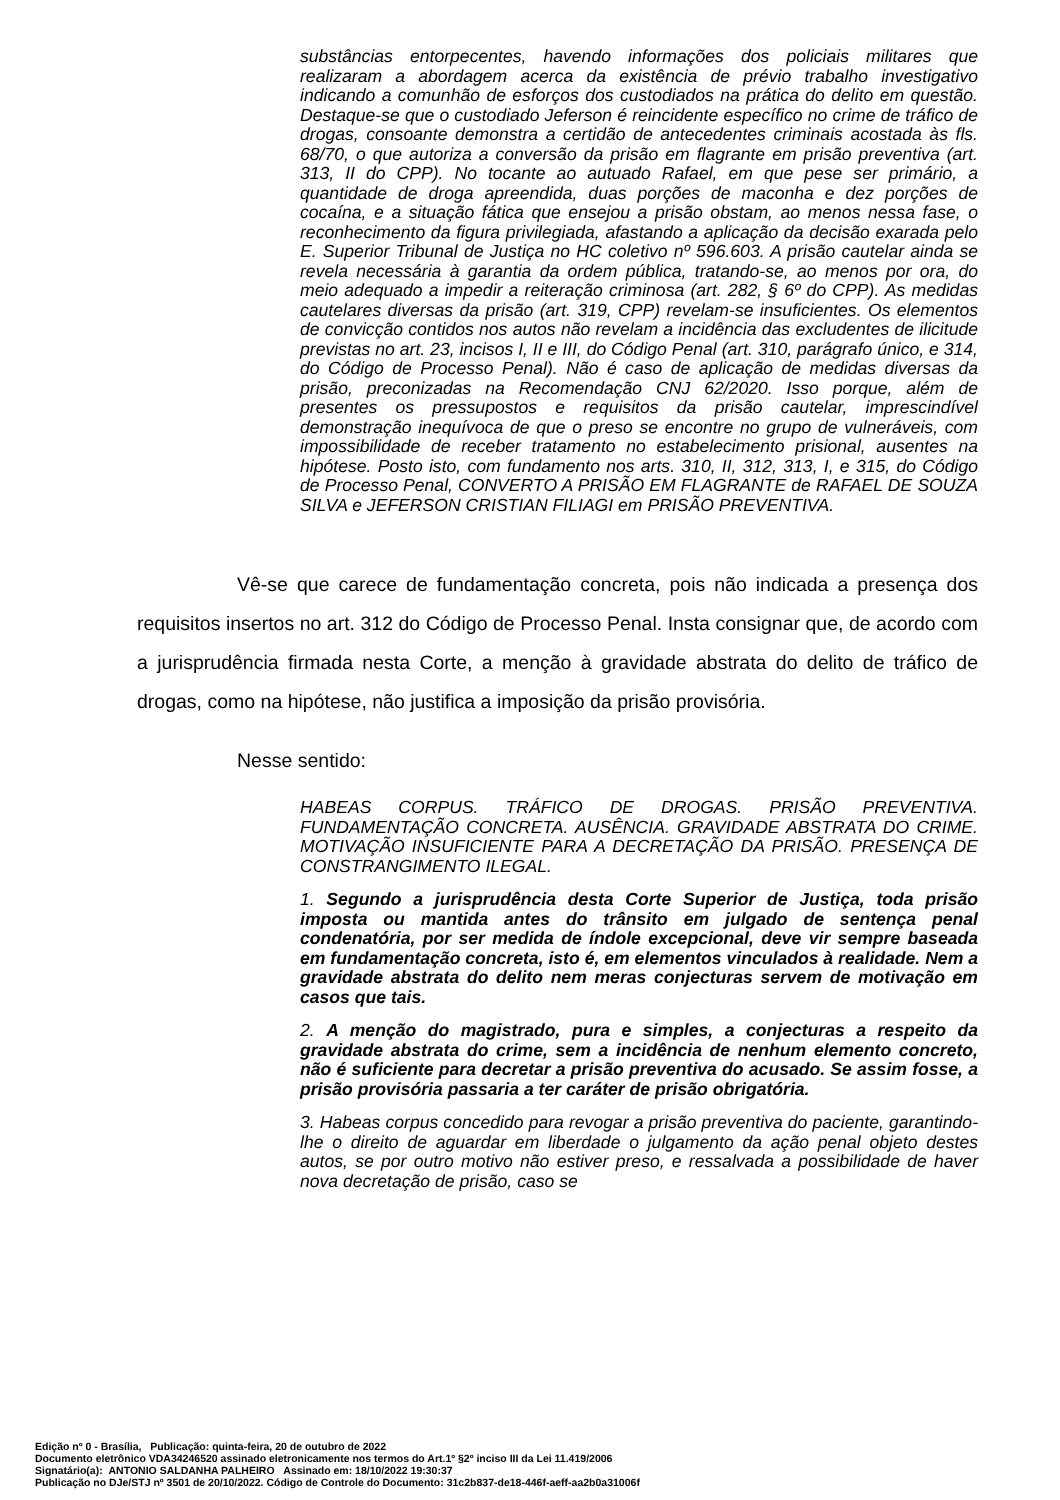substâncias entorpecentes, havendo informações dos policiais militares que realizaram a abordagem acerca da existência de prévio trabalho investigativo indicando a comunhão de esforços dos custodiados na prática do delito em questão. Destaque-se que o custodiado Jeferson é reincidente específico no crime de tráfico de drogas, consoante demonstra a certidão de antecedentes criminais acostada às fls. 68/70, o que autoriza a conversão da prisão em flagrante em prisão preventiva (art. 313, II do CPP). No tocante ao autuado Rafael, em que pese ser primário, a quantidade de droga apreendida, duas porções de maconha e dez porções de cocaína, e a situação fática que ensejou a prisão obstam, ao menos nessa fase, o reconhecimento da figura privilegiada, afastando a aplicação da decisão exarada pelo E. Superior Tribunal de Justiça no HC coletivo nº 596.603. A prisão cautelar ainda se revela necessária à garantia da ordem pública, tratando-se, ao menos por ora, do meio adequado a impedir a reiteração criminosa (art. 282, § 6º do CPP). As medidas cautelares diversas da prisão (art. 319, CPP) revelam-se insuficientes. Os elementos de convicção contidos nos autos não revelam a incidência das excludentes de ilicitude previstas no art. 23, incisos I, II e III, do Código Penal (art. 310, parágrafo único, e 314, do Código de Processo Penal). Não é caso de aplicação de medidas diversas da prisão, preconizadas na Recomendação CNJ 62/2020. Isso porque, além de presentes os pressupostos e requisitos da prisão cautelar, imprescindível demonstração inequívoca de que o preso se encontre no grupo de vulneráveis, com impossibilidade de receber tratamento no estabelecimento prisional, ausentes na hipótese. Posto isto, com fundamento nos arts. 310, II, 312, 313, I, e 315, do Código de Processo Penal, CONVERTO A PRISÃO EM FLAGRANTE de RAFAEL DE SOUZA SILVA e JEFERSON CRISTIAN FILIAGI em PRISÃO PREVENTIVA.
Vê-se que carece de fundamentação concreta, pois não indicada a presença dos requisitos insertos no art. 312 do Código de Processo Penal. Insta consignar que, de acordo com a jurisprudência firmada nesta Corte, a menção à gravidade abstrata do delito de tráfico de drogas, como na hipótese, não justifica a imposição da prisão provisória.
Nesse sentido:
HABEAS CORPUS. TRÁFICO DE DROGAS. PRISÃO PREVENTIVA. FUNDAMENTAÇÃO CONCRETA. AUSÊNCIA. GRAVIDADE ABSTRATA DO CRIME. MOTIVAÇÃO INSUFICIENTE PARA A DECRETAÇÃO DA PRISÃO. PRESENÇA DE CONSTRANGIMENTO ILEGAL.
1. Segundo a jurisprudência desta Corte Superior de Justiça, toda prisão imposta ou mantida antes do trânsito em julgado de sentença penal condenatória, por ser medida de índole excepcional, deve vir sempre baseada em fundamentação concreta, isto é, em elementos vinculados à realidade. Nem a gravidade abstrata do delito nem meras conjecturas servem de motivação em casos que tais.
2. A menção do magistrado, pura e simples, a conjecturas a respeito da gravidade abstrata do crime, sem a incidência de nenhum elemento concreto, não é suficiente para decretar a prisão preventiva do acusado. Se assim fosse, a prisão provisória passaria a ter caráter de prisão obrigatória.
3. Habeas corpus concedido para revogar a prisão preventiva do paciente, garantindo-lhe o direito de aguardar em liberdade o julgamento da ação penal objeto destes autos, se por outro motivo não estiver preso, e ressalvada a possibilidade de haver nova decretação de prisão, caso se
Edição nº 0 - Brasília, Publicação: quinta-feira, 20 de outubro de 2022
Documento eletrônico VDA34246520 assinado eletronicamente nos termos do Art.1º §2º inciso III da Lei 11.419/2006
Signatário(a): ANTONIO SALDANHA PALHEIRO Assinado em: 18/10/2022 19:30:37
Publicação no DJe/STJ nº 3501 de 20/10/2022. Código de Controle do Documento: 31c2b837-de18-446f-aeff-aa2b0a31006f